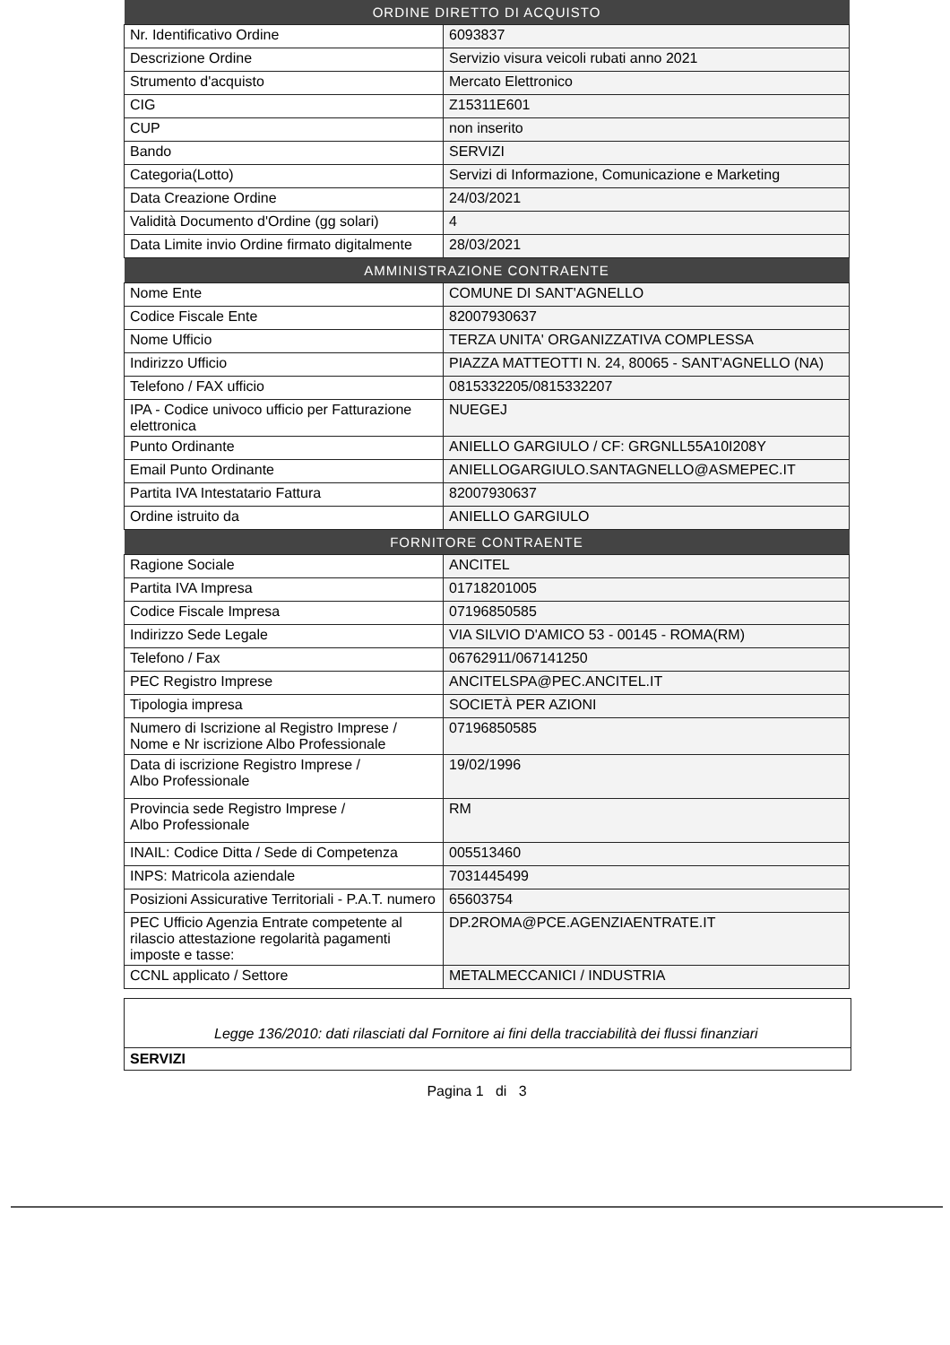| ORDINE DIRETTO DI ACQUISTO | |
| --- | --- |
| Nr. Identificativo Ordine | 6093837 |
| Descrizione Ordine | Servizio visura veicoli rubati anno 2021 |
| Strumento d'acquisto | Mercato Elettronico |
| CIG | Z15311E601 |
| CUP | non inserito |
| Bando | SERVIZI |
| Categoria(Lotto) | Servizi di Informazione, Comunicazione e Marketing |
| Data Creazione Ordine | 24/03/2021 |
| Validità Documento d'Ordine (gg solari) | 4 |
| Data Limite invio Ordine firmato digitalmente | 28/03/2021 |
| AMMINISTRAZIONE CONTRAENTE | |
| Nome Ente | COMUNE DI SANT'AGNELLO |
| Codice Fiscale Ente | 82007930637 |
| Nome Ufficio | TERZA UNITA' ORGANIZZATIVA COMPLESSA |
| Indirizzo Ufficio | PIAZZA MATTEOTTI N. 24, 80065 - SANT'AGNELLO (NA) |
| Telefono / FAX ufficio | 0815332205/0815332207 |
| IPA - Codice univoco ufficio per Fatturazione elettronica | NUEGEJ |
| Punto Ordinante | ANIELLO GARGIULO / CF: GRGNLL55A10I208Y |
| Email Punto Ordinante | ANIELLOGARGIULO.SANTAGNELLO@ASMEPEC.IT |
| Partita IVA Intestatario Fattura | 82007930637 |
| Ordine istruito da | ANIELLO GARGIULO |
| FORNITORE CONTRAENTE | |
| Ragione Sociale | ANCITEL |
| Partita IVA Impresa | 01718201005 |
| Codice Fiscale Impresa | 07196850585 |
| Indirizzo Sede Legale | VIA SILVIO D'AMICO 53 - 00145 - ROMA(RM) |
| Telefono / Fax | 06762911/067141250 |
| PEC Registro Imprese | ANCITELSPA@PEC.ANCITEL.IT |
| Tipologia impresa | SOCIETÀ PER AZIONI |
| Numero di Iscrizione al Registro Imprese / Nome e Nr iscrizione Albo Professionale | 07196850585 |
| Data di iscrizione Registro Imprese / Albo Professionale | 19/02/1996 |
| Provincia sede Registro Imprese / Albo Professionale | RM |
| INAIL: Codice Ditta / Sede di Competenza | 005513460 |
| INPS: Matricola aziendale | 7031445499 |
| Posizioni Assicurative Territoriali - P.A.T. numero | 65603754 |
| PEC Ufficio Agenzia Entrate competente al rilascio attestazione regolarità pagamenti imposte e tasse: | DP.2ROMA@PCE.AGENZIAENTRATE.IT |
| CCNL applicato / Settore | METALMECCANICI / INDUSTRIA |
Legge 136/2010: dati rilasciati dal Fornitore ai fini della tracciabilità dei flussi finanziari
SERVIZI
Pagina 1 di 3